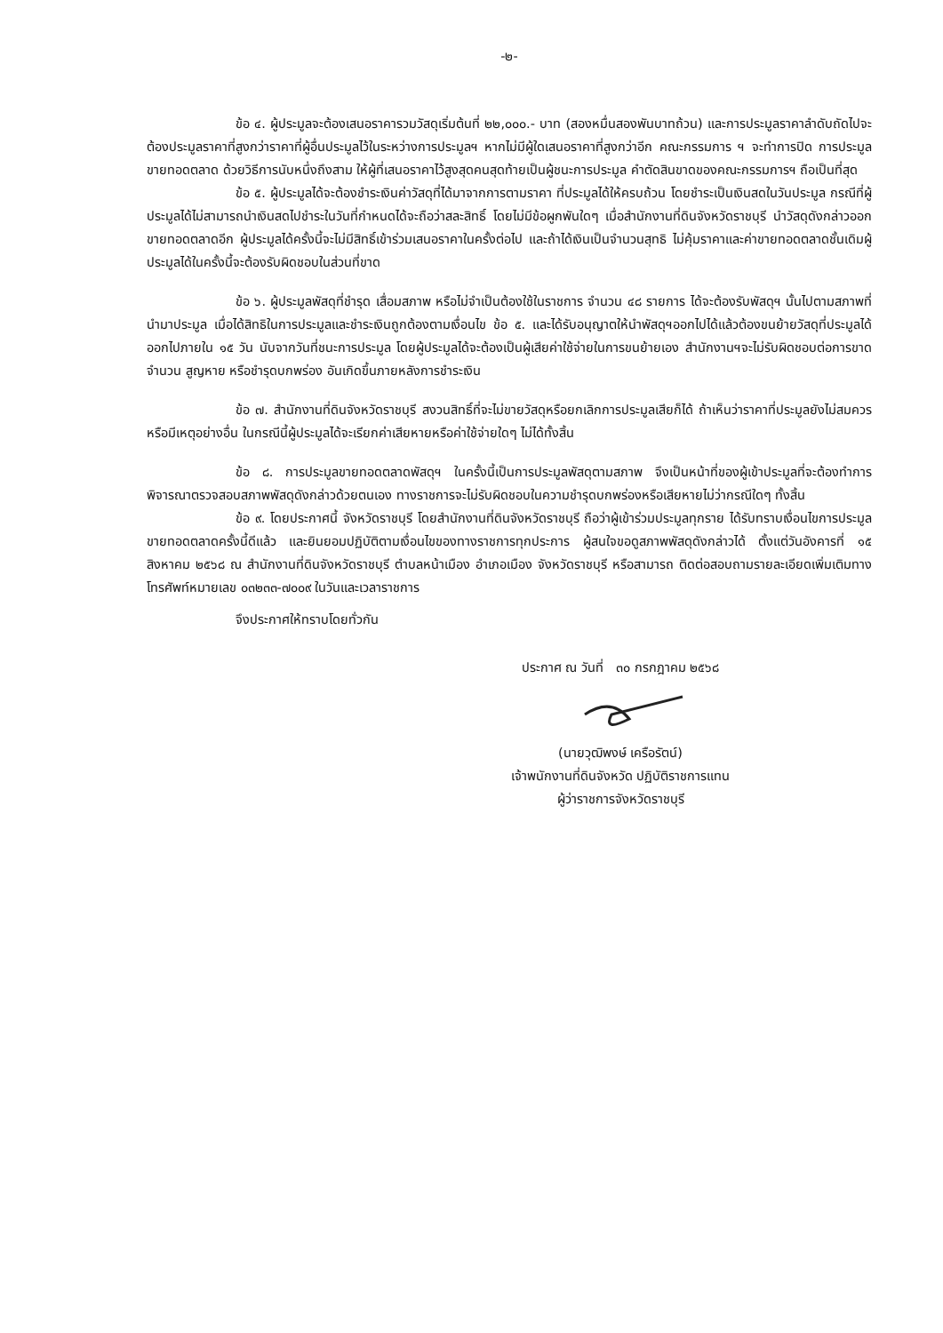-๒-
ข้อ ๔. ผู้ประมูลจะต้องเสนอราคารวมวัสดุเริ่มต้นที่ ๒๒,๐๐๐.- บาท (สองหมื่นสองพันบาทถ้วน) และการประมูลราคาลำดับถัดไปจะต้องประมูลราคาที่สูงกว่าราคาที่ผู้อื่นประมูลไว้ในระหว่างการประมูลฯ หากไม่มีผู้ใดเสนอราคาที่สูงกว่าอีก คณะกรรมการ ฯ จะทำการปิด การประมูลขายทอดตลาด ด้วยวิธีการนับหนึ่งถึงสาม ให้ผู้ที่เสนอราคาไว้สูงสุดคนสุดท้ายเป็นผู้ชนะการประมูล คำตัดสินขาดของคณะกรรมการฯ ถือเป็นที่สุด
ข้อ ๕. ผู้ประมูลได้จะต้องชำระเงินค่าวัสดุที่ได้มาจากการตามราคา ที่ประมูลได้ให้ครบถ้วน โดยชำระเป็นเงินสดในวันประมูล กรณีที่ผู้ประมูลได้ไม่สามารถนำเงินสดไปชำระในวันที่กำหนดได้จะถือว่าสละสิทธิ์ โดยไม่มีข้อผูกพันใดๆ เมื่อสำนักงานที่ดินจังหวัดราชบุรี นำวัสดุดังกล่าวออกขายทอดตลาดอีก ผู้ประมูลได้ครั้งนี้จะไม่มีสิทธิ์เข้าร่วมเสนอราคาในครั้งต่อไป และถ้าได้เงินเป็นจำนวนสุทธิ ไม่คุ้มราคาและค่าขายทอดตลาดชั้นเดิมผู้ประมูลได้ในครั้งนี้จะต้องรับผิดชอบในส่วนที่ขาด
ข้อ ๖. ผู้ประมูลพัสดุที่ชำรุด เสื่อมสภาพ หรือไม่จำเป็นต้องใช้ในราชการ จำนวน ๔๘ รายการ ได้จะต้องรับพัสดุฯ นั้นไปตามสภาพที่นำมาประมูล เมื่อได้สิทธิในการประมูลและชำระเงินถูกต้องตามเงื่อนไข ข้อ ๕. และได้รับอนุญาตให้นำพัสดุฯออกไปได้แล้วต้องขนย้ายวัสดุที่ประมูลได้ออกไปภายใน ๑๕ วัน นับจากวันที่ชนะการประมูล โดยผู้ประมูลได้จะต้องเป็นผู้เสียค่าใช้จ่ายในการขนย้ายเอง สำนักงานฯจะไม่รับผิดชอบต่อการขาดจำนวน สูญหาย หรือชำรุดบกพร่อง อันเกิดขึ้นภายหลังการชำระเงิน
ข้อ ๗. สำนักงานที่ดินจังหวัดราชบุรี สงวนสิทธิ์ที่จะไม่ขายวัสดุหรือยกเลิกการประมูลเสียก็ได้ ถ้าเห็นว่าราคาที่ประมูลยังไม่สมควรหรือมีเหตุอย่างอื่น ในกรณีนี้ผู้ประมูลได้จะเรียกค่าเสียหายหรือค่าใช้จ่ายใดๆ ไม่ได้ทั้งสิ้น
ข้อ ๘. การประมูลขายทอดตลาดพัสดุฯ ในครั้งนี้เป็นการประมูลพัสดุตามสภาพ จึงเป็นหน้าที่ของผู้เข้าประมูลที่จะต้องทำการพิจารณาตรวจสอบสภาพพัสดุดังกล่าวด้วยตนเอง ทางราชการจะไม่รับผิดชอบในความชำรุดบกพร่องหรือเสียหายไม่ว่ากรณีใดๆ ทั้งสิ้น
ข้อ ๙. โดยประกาศนี้ จังหวัดราชบุรี โดยสำนักงานที่ดินจังหวัดราชบุรี ถือว่าผู้เข้าร่วมประมูลทุกราย ได้รับทราบเงื่อนไขการประมูลขายทอดตลาดครั้งนี้ดีแล้ว และยินยอมปฏิบัติตามเงื่อนไขของทางราชการทุกประการ ผู้สนใจขอดูสภาพพัสดุดังกล่าวได้ ตั้งแต่วันอังคารที่ ๑๕ สิงหาคม ๒๕๖๘ ณ สำนักงานที่ดินจังหวัดราชบุรี ตำบลหน้าเมือง อำเภอเมือง จังหวัดราชบุรี หรือสามารถ ติดต่อสอบถามรายละเอียดเพิ่มเติมทางโทรศัพท์หมายเลข ๐๓๒๓๓-๗๐๐๙ ในวันและเวลาราชการ
จึงประกาศให้ทราบโดยทั่วกัน
ประกาศ ณ วันที่ ๓๐ กรกฎาคม ๒๕๖๘
(นายวุฒิพงษ์ เครือรัตน์)
เจ้าพนักงานที่ดินจังหวัด ปฏิบัติราชการแทน
ผู้ว่าราชการจังหวัดราชบุรี